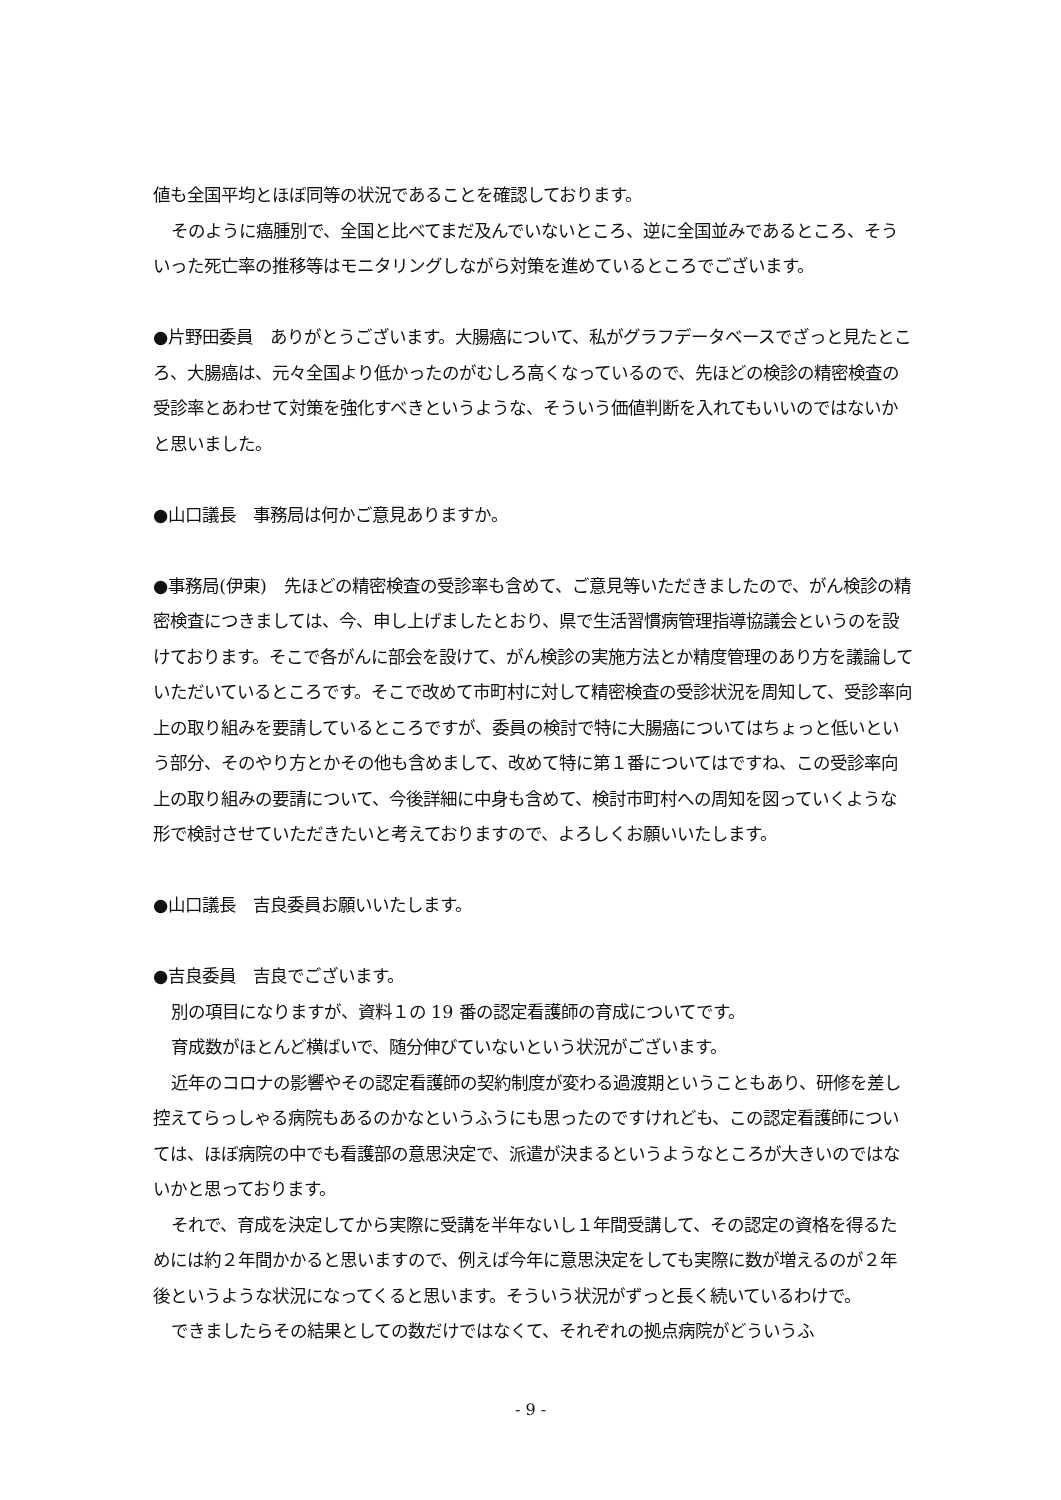値も全国平均とほぼ同等の状況であることを確認しております。
そのように癌腫別で、全国と比べてまだ及んでいないところ、逆に全国並みであるところ、そういった死亡率の推移等はモニタリングしながら対策を進めているところでございます。
●片野田委員　ありがとうございます。大腸癌について、私がグラフデータベースでざっと見たところ、大腸癌は、元々全国より低かったのがむしろ高くなっているので、先ほどの検診の精密検査の受診率とあわせて対策を強化すべきというような、そういう価値判断を入れてもいいのではないかと思いました。
●山口議長　事務局は何かご意見ありますか。
●事務局(伊東)　先ほどの精密検査の受診率も含めて、ご意見等いただきましたので、がん検診の精密検査につきましては、今、申し上げましたとおり、県で生活習慣病管理指導協議会というのを設けております。そこで各がんに部会を設けて、がん検診の実施方法とか精度管理のあり方を議論していただいているところです。そこで改めて市町村に対して精密検査の受診状況を周知して、受診率向上の取り組みを要請しているところですが、委員の検討で特に大腸癌についてはちょっと低いという部分、そのやり方とかその他も含めまして、改めて特に第１番についてはですね、この受診率向上の取り組みの要請について、今後詳細に中身も含めて、検討市町村への周知を図っていくような形で検討させていただきたいと考えておりますので、よろしくお願いいたします。
●山口議長　吉良委員お願いいたします。
●吉良委員　吉良でございます。
別の項目になりますが、資料１の 19 番の認定看護師の育成についてです。
育成数がほとんど横ばいで、随分伸びていないという状況がございます。
近年のコロナの影響やその認定看護師の契約制度が変わる過渡期ということもあり、研修を差し控えてらっしゃる病院もあるのかなというふうにも思ったのですけれども、この認定看護師については、ほぼ病院の中でも看護部の意思決定で、派遣が決まるというようなところが大きいのではないかと思っております。
それで、育成を決定してから実際に受講を半年ないし１年間受講して、その認定の資格を得るためには約２年間かかると思いますので、例えば今年に意思決定をしても実際に数が増えるのが２年後というような状況になってくると思います。そういう状況がずっと長く続いているわけで。
できましたらその結果としての数だけではなくて、それぞれの拠点病院がどういうふ
- 9 -